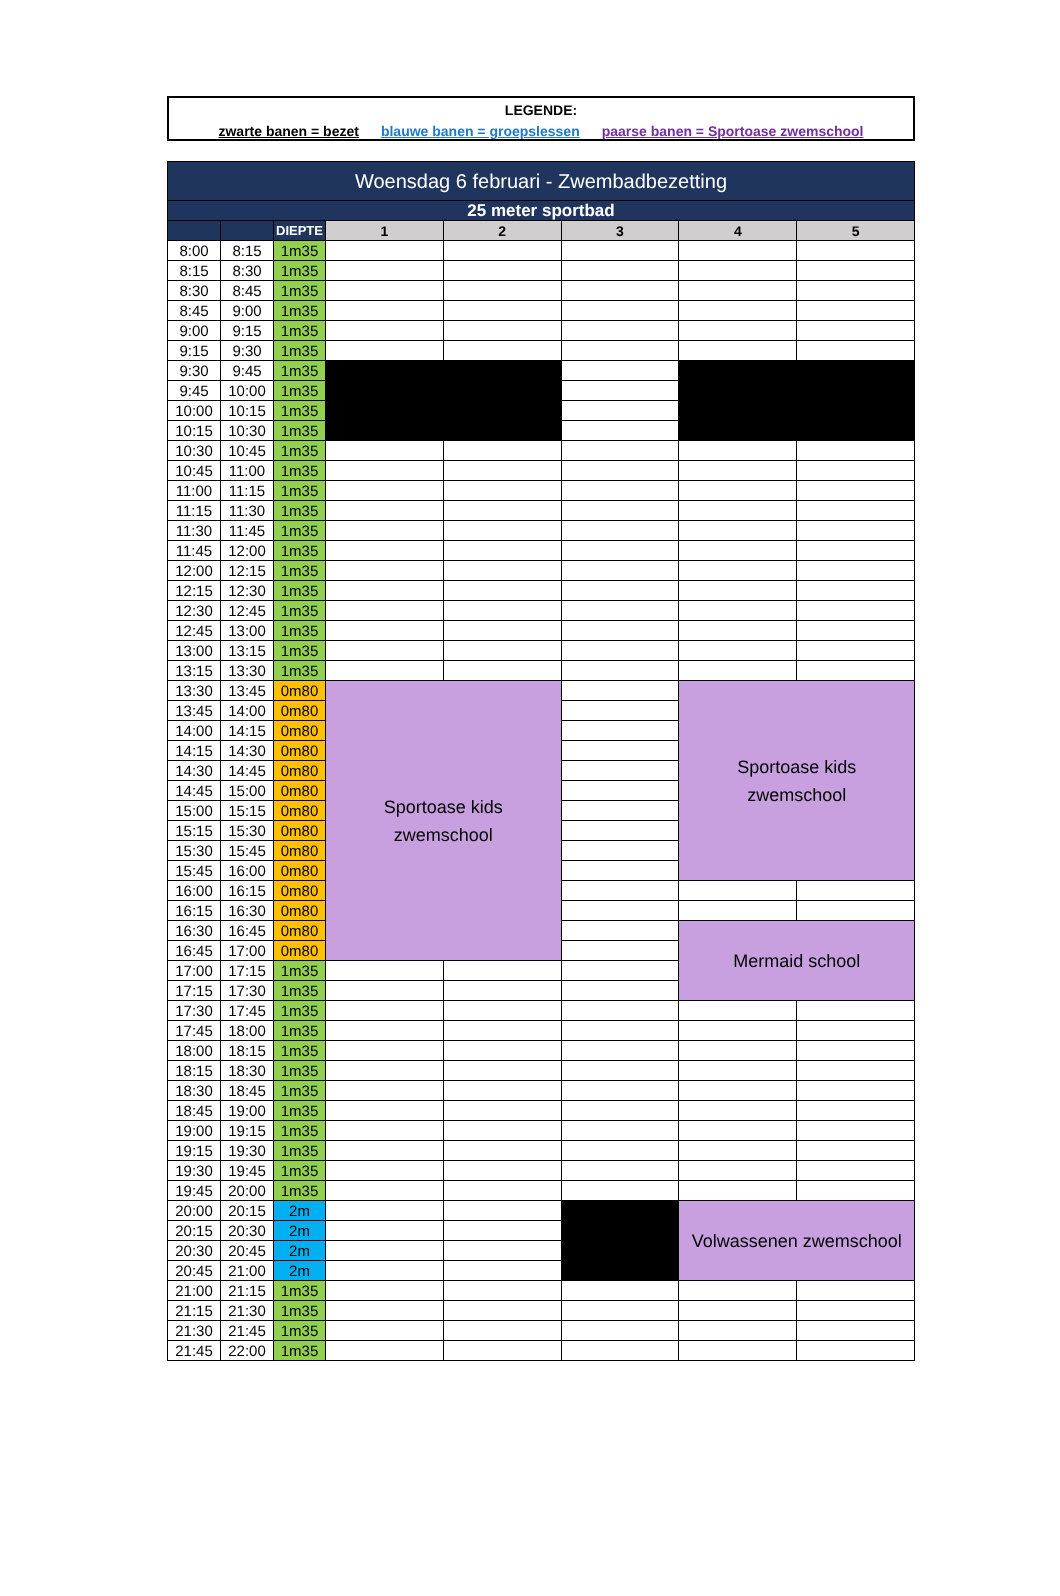LEGENDE:
zwarte banen = bezet blauwe banen = groepslessen paarse banen = Sportoase zwemschool
| Woensdag 6 februari - Zwembadbezetting | | | | | | | |
| --- | --- | --- | --- | --- | --- | --- | --- |
| 25 meter sportbad | | | | | | | |
| | | DIEPTE | 1 | 2 | 3 | 4 | 5 |
| 8:00 | 8:15 | 1m35 | | | | | |
| 8:15 | 8:30 | 1m35 | | | | | |
| 8:30 | 8:45 | 1m35 | | | | | |
| 8:45 | 9:00 | 1m35 | | | | | |
| 9:00 | 9:15 | 1m35 | | | | | |
| 9:15 | 9:30 | 1m35 | | | | | |
| 9:30 | 9:45 | 1m35 | | | | | |
| 9:45 | 10:00 | 1m35 | | | | | |
| 10:00 | 10:15 | 1m35 | | | | | |
| 10:15 | 10:30 | 1m35 | | | | | |
| 10:30 | 10:45 | 1m35 | | | | | |
| 10:45 | 11:00 | 1m35 | | | | | |
| 11:00 | 11:15 | 1m35 | | | | | |
| 11:15 | 11:30 | 1m35 | | | | | |
| 11:30 | 11:45 | 1m35 | | | | | |
| 11:45 | 12:00 | 1m35 | | | | | |
| 12:00 | 12:15 | 1m35 | | | | | |
| 12:15 | 12:30 | 1m35 | | | | | |
| 12:30 | 12:45 | 1m35 | | | | | |
| 12:45 | 13:00 | 1m35 | | | | | |
| 13:00 | 13:15 | 1m35 | | | | | |
| 13:15 | 13:30 | 1m35 | | | | | |
| 13:30 | 13:45 | 0m80 | Sportoase kids zwemschool | | | Sportoase kids zwemschool | |
| 13:45 | 14:00 | 0m80 | | | | | |
| 14:00 | 14:15 | 0m80 | | | | | |
| 14:15 | 14:30 | 0m80 | | | | | |
| 14:30 | 14:45 | 0m80 | | | | | |
| 14:45 | 15:00 | 0m80 | | | | | |
| 15:00 | 15:15 | 0m80 | | | | | |
| 15:15 | 15:30 | 0m80 | | | | | |
| 15:30 | 15:45 | 0m80 | | | | | |
| 15:45 | 16:00 | 0m80 | | | | | |
| 16:00 | 16:15 | 0m80 | | | | | |
| 16:15 | 16:30 | 0m80 | | | | | |
| 16:30 | 16:45 | 0m80 | | | | Mermaid school | |
| 16:45 | 17:00 | 0m80 | | | | | |
| 17:00 | 17:15 | 1m35 | | | | | |
| 17:15 | 17:30 | 1m35 | | | | | |
| 17:30 | 17:45 | 1m35 | | | | | |
| 17:45 | 18:00 | 1m35 | | | | | |
| 18:00 | 18:15 | 1m35 | | | | | |
| 18:15 | 18:30 | 1m35 | | | | | |
| 18:30 | 18:45 | 1m35 | | | | | |
| 18:45 | 19:00 | 1m35 | | | | | |
| 19:00 | 19:15 | 1m35 | | | | | |
| 19:15 | 19:30 | 1m35 | | | | | |
| 19:30 | 19:45 | 1m35 | | | | | |
| 19:45 | 20:00 | 1m35 | | | | | |
| 20:00 | 20:15 | 2m | | | | Volwassenen zwemschool | |
| 20:15 | 20:30 | 2m | | | | | |
| 20:30 | 20:45 | 2m | | | | | |
| 20:45 | 21:00 | 2m | | | | | |
| 21:00 | 21:15 | 1m35 | | | | | |
| 21:15 | 21:30 | 1m35 | | | | | |
| 21:30 | 21:45 | 1m35 | | | | | |
| 21:45 | 22:00 | 1m35 | | | | | |